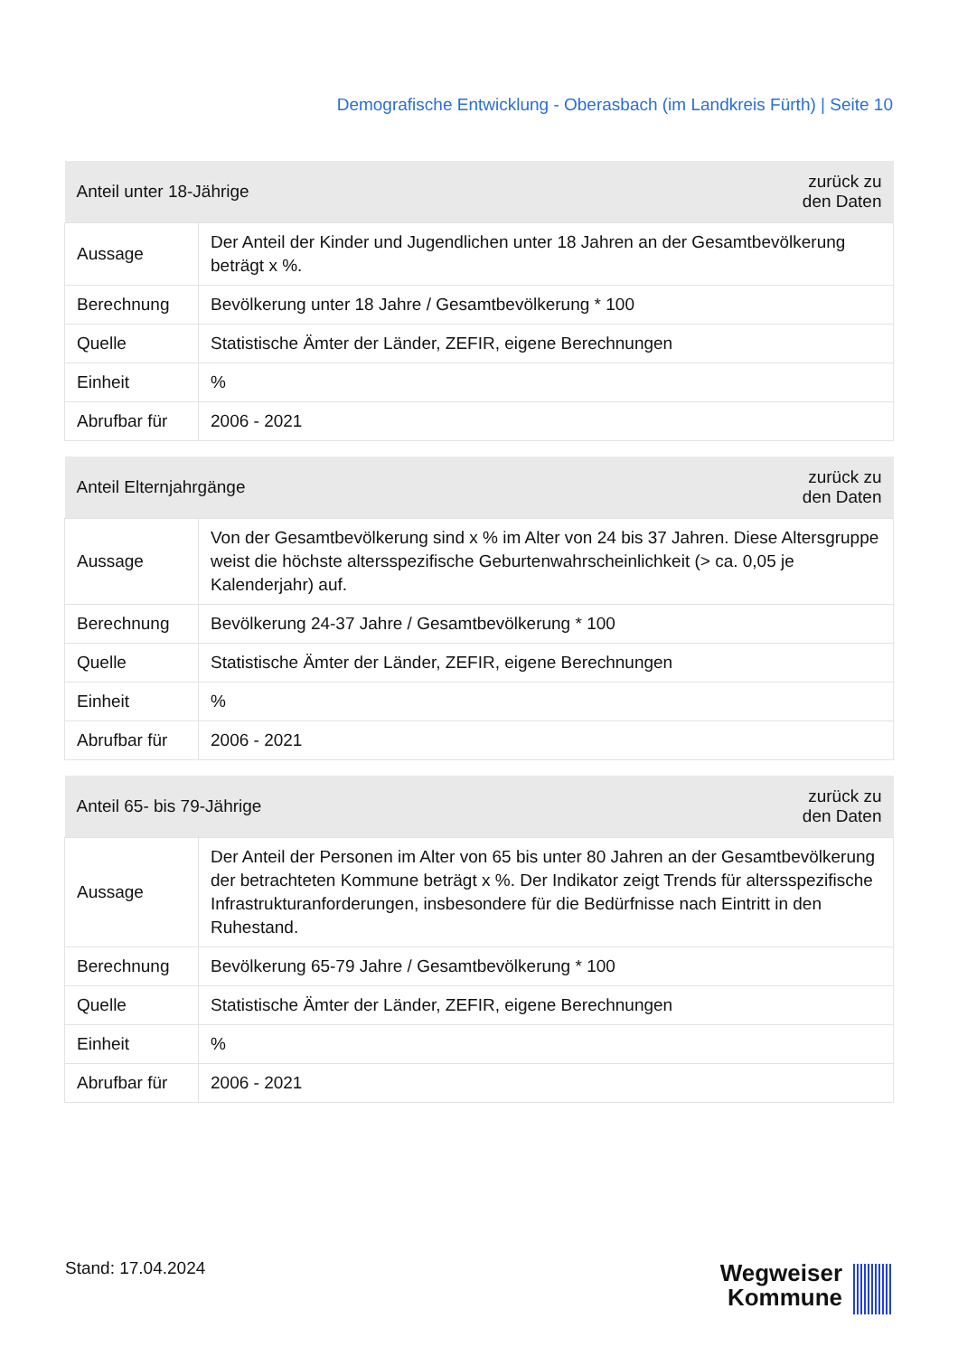Demografische Entwicklung - Oberasbach (im Landkreis Fürth) | Seite 10
| Anteil unter 18-Jährige | | zurück zu den Daten |
| --- | --- | --- |
| Aussage | Der Anteil der Kinder und Jugendlichen unter 18 Jahren an der Gesamtbevölkerung beträgt x %. | |
| Berechnung | Bevölkerung unter 18 Jahre / Gesamtbevölkerung * 100 | |
| Quelle | Statistische Ämter der Länder, ZEFIR, eigene Berechnungen | |
| Einheit | % | |
| Abrufbar für | 2006 - 2021 | |
| Anteil Elternjahrgänge | | zurück zu den Daten |
| --- | --- | --- |
| Aussage | Von der Gesamtbevölkerung sind x % im Alter von 24 bis 37 Jahren. Diese Altersgruppe weist die höchste altersspezifische Geburtenwahrscheinlichkeit (> ca. 0,05 je Kalenderjahr) auf. | |
| Berechnung | Bevölkerung 24-37 Jahre / Gesamtbevölkerung * 100 | |
| Quelle | Statistische Ämter der Länder, ZEFIR, eigene Berechnungen | |
| Einheit | % | |
| Abrufbar für | 2006 - 2021 | |
| Anteil 65- bis 79-Jährige | | zurück zu den Daten |
| --- | --- | --- |
| Aussage | Der Anteil der Personen im Alter von 65 bis unter 80 Jahren an der Gesamtbevölkerung der betrachteten Kommune beträgt x %. Der Indikator zeigt Trends für altersspezifische Infrastrukturanforderungen, insbesondere für die Bedürfnisse nach Eintritt in den Ruhestand. | |
| Berechnung | Bevölkerung 65-79 Jahre / Gesamtbevölkerung * 100 | |
| Quelle | Statistische Ämter der Länder, ZEFIR, eigene Berechnungen | |
| Einheit | % | |
| Abrufbar für | 2006 - 2021 | |
Stand: 17.04.2024
Wegweiser
Kommune